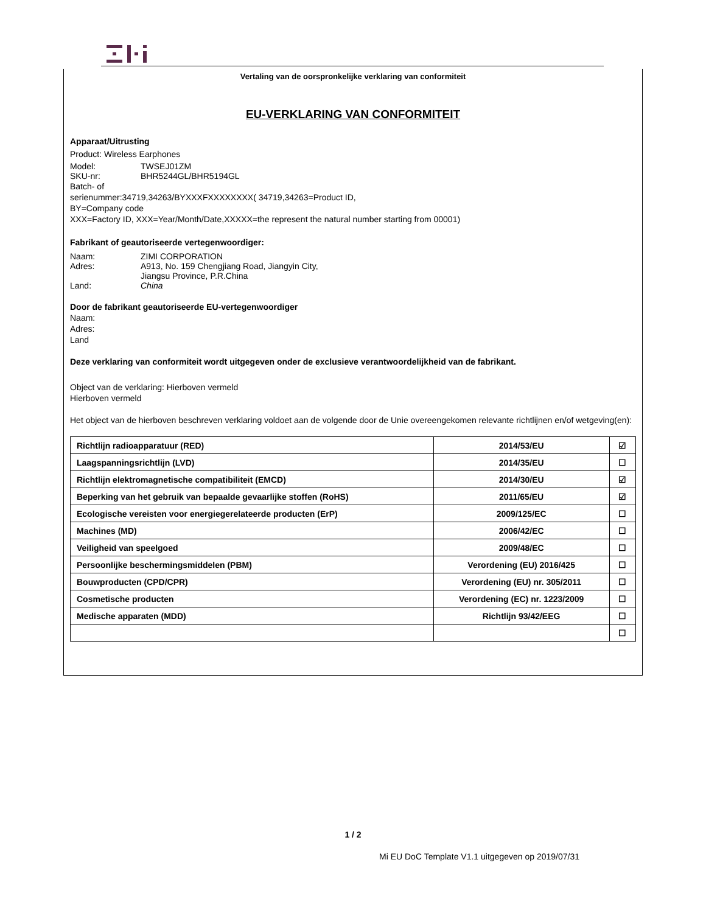Vertaling van de oorspronkelijke verklaring van conformiteit
EU-VERKLARING VAN CONFORMITEIT
Apparaat/Uitrusting
Product: Wireless Earphones
Model: TWSEJ01ZM
SKU-nr: BHR5244GL/BHR5194GL
Batch- of
serienummer:34719,34263/BYXXXFXXXXXXXX( 34719,34263=Product ID,
BY=Company code
XXX=Factory ID, XXX=Year/Month/Date,XXXXX=the represent the natural number starting from 00001)
Fabrikant of geautoriseerde vertegenwoordiger:
Naam: ZIMI CORPORATION
Adres: A913, No. 159 Chengjiang Road, Jiangyin City,
Jiangsu Province, P.R.China
Land: China
Door de fabrikant geautoriseerde EU-vertegenwoordiger
Naam:
Adres:
Land
Deze verklaring van conformiteit wordt uitgegeven onder de exclusieve verantwoordelijkheid van de fabrikant.
Object van de verklaring: Hierboven vermeld
Hierboven vermeld
Het object van de hierboven beschreven verklaring voldoet aan de volgende door de Unie overeengekomen relevante richtlijnen en/of wetgeving(en):
| Richtlijn radioapparatuur (RED) | 2014/53/EU | ☑ |
| Laagspanningsrichtlijn (LVD) | 2014/35/EU | ☐ |
| Richtlijn elektromagnetische compatibiliteit (EMCD) | 2014/30/EU | ☑ |
| Beperking van het gebruik van bepaalde gevaarlijke stoffen (RoHS) | 2011/65/EU | ☑ |
| Ecologische vereisten voor energiegerelateerde producten (ErP) | 2009/125/EC | ☐ |
| Machines (MD) | 2006/42/EC | ☐ |
| Veiligheid van speelgoed | 2009/48/EC | ☐ |
| Persoonlijke beschermingsmiddelen (PBM) | Verordening (EU) 2016/425 | ☐ |
| Bouwproducten (CPD/CPR) | Verordening (EU) nr. 305/2011 | ☐ |
| Cosmetische producten | Verordening (EC) nr. 1223/2009 | ☐ |
| Medische apparaten (MDD) | Richtlijn 93/42/EEG | ☐ |
| | | ☐ |
1 / 2
Mi EU DoC Template V1.1 uitgegeven op 2019/07/31